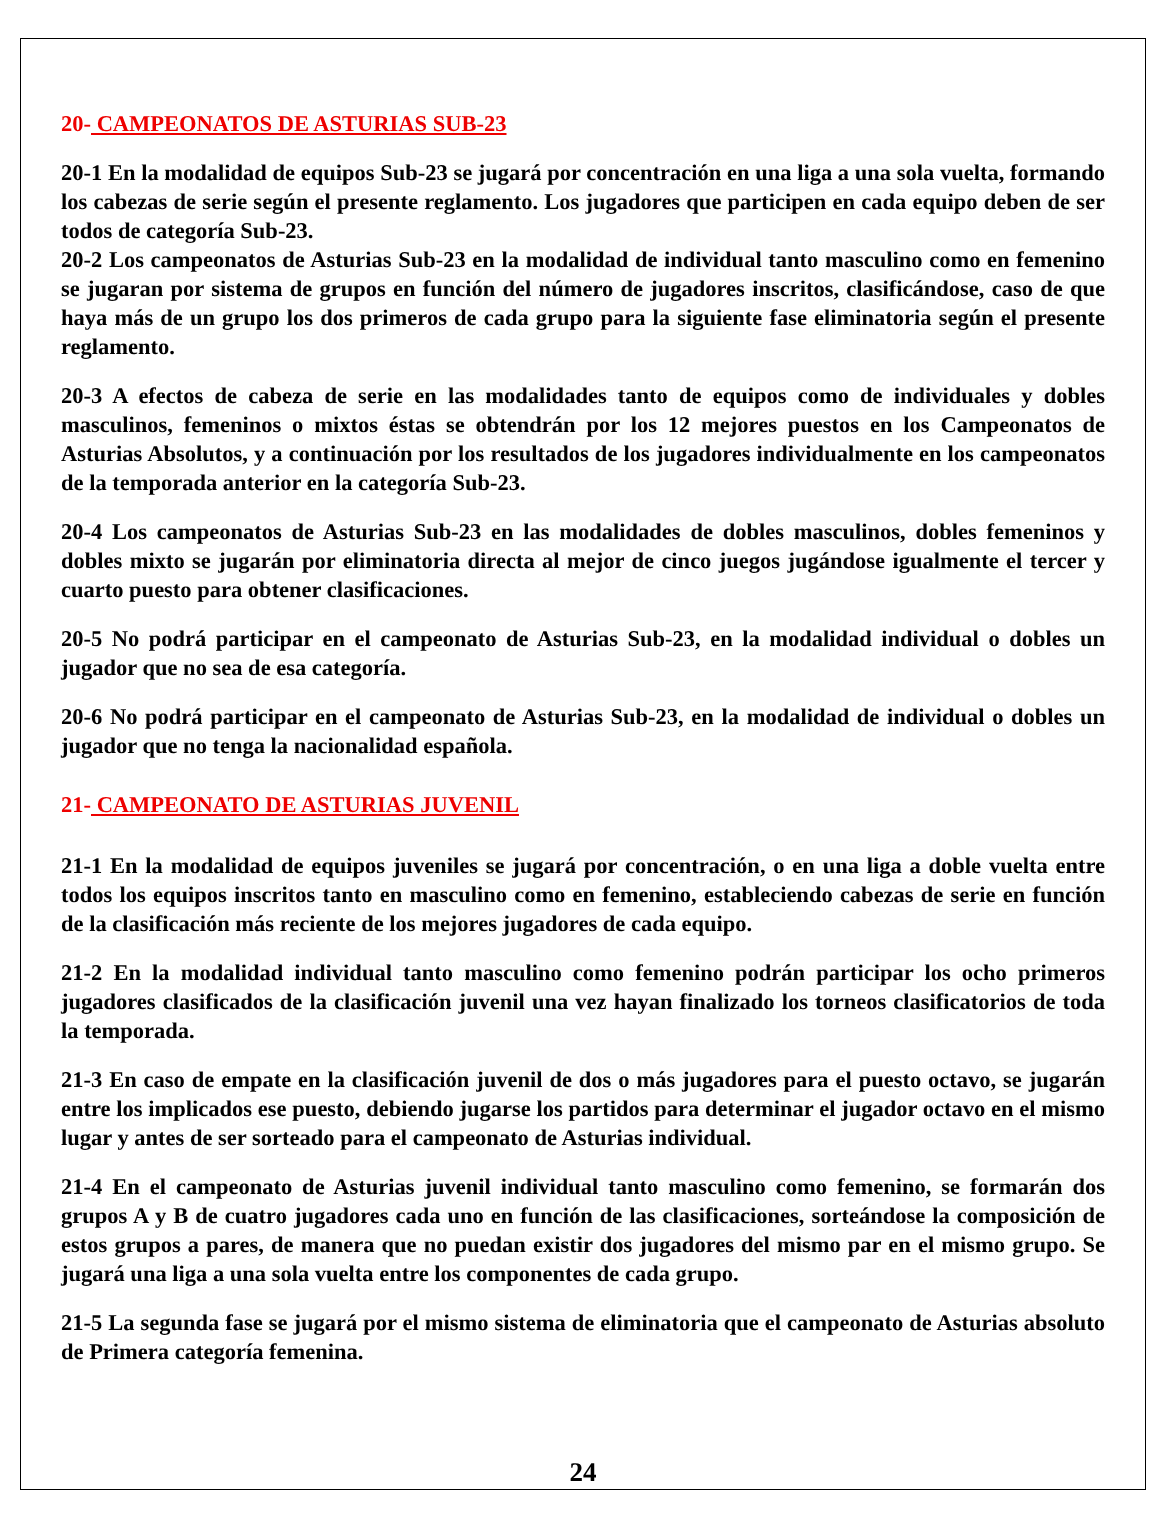20- CAMPEONATOS DE ASTURIAS SUB-23
20-1 En la modalidad de equipos Sub-23 se jugará por concentración en una liga a una sola vuelta, formando los cabezas de serie según el presente reglamento. Los jugadores que participen en cada equipo deben de ser todos de categoría Sub-23.
20-2 Los campeonatos de Asturias Sub-23 en la modalidad de individual tanto masculino como en femenino se jugaran por sistema de grupos en función del número de jugadores inscritos, clasificándose, caso de que haya más de un grupo los dos primeros de cada grupo para la siguiente fase eliminatoria según el presente reglamento.
20-3 A efectos de cabeza de serie en las modalidades tanto de equipos como de individuales y dobles masculinos, femeninos o mixtos éstas se obtendrán por los 12 mejores puestos en los Campeonatos de Asturias Absolutos, y a continuación por los resultados de los jugadores individualmente en los campeonatos de la temporada anterior en la categoría Sub-23.
20-4 Los campeonatos de Asturias Sub-23 en las modalidades de dobles masculinos, dobles femeninos y dobles mixto se jugarán por eliminatoria directa al mejor de cinco juegos jugándose igualmente el tercer y cuarto puesto para obtener clasificaciones.
20-5 No podrá participar en el campeonato de Asturias Sub-23, en la modalidad individual o dobles un jugador que no sea de esa categoría.
20-6 No podrá participar en el campeonato de Asturias Sub-23, en la modalidad de individual o dobles un jugador que no tenga la nacionalidad española.
21- CAMPEONATO DE ASTURIAS JUVENIL
21-1 En la modalidad de equipos juveniles se jugará por concentración, o en una liga a doble vuelta entre todos los equipos inscritos tanto en masculino como en femenino, estableciendo cabezas de serie en función de la clasificación más reciente de los mejores jugadores de cada equipo.
21-2 En la modalidad individual tanto masculino como femenino podrán participar los ocho primeros jugadores clasificados de la clasificación juvenil una vez hayan finalizado los torneos clasificatorios de toda la temporada.
21-3 En caso de empate en la clasificación juvenil de dos o más jugadores para el puesto octavo, se jugarán entre los implicados ese puesto, debiendo jugarse los partidos para determinar el jugador octavo en el mismo lugar y antes de ser sorteado para el campeonato de Asturias individual.
21-4 En el campeonato de Asturias juvenil individual tanto masculino como femenino, se formarán dos grupos A y B de cuatro jugadores cada uno en función de las clasificaciones, sorteándose la composición de estos grupos a pares, de manera que no puedan existir dos jugadores del mismo par en el mismo grupo. Se jugará una liga a una sola vuelta entre los componentes de cada grupo.
21-5 La segunda fase se jugará por el mismo sistema de eliminatoria que el campeonato de Asturias absoluto de Primera categoría femenina.
24